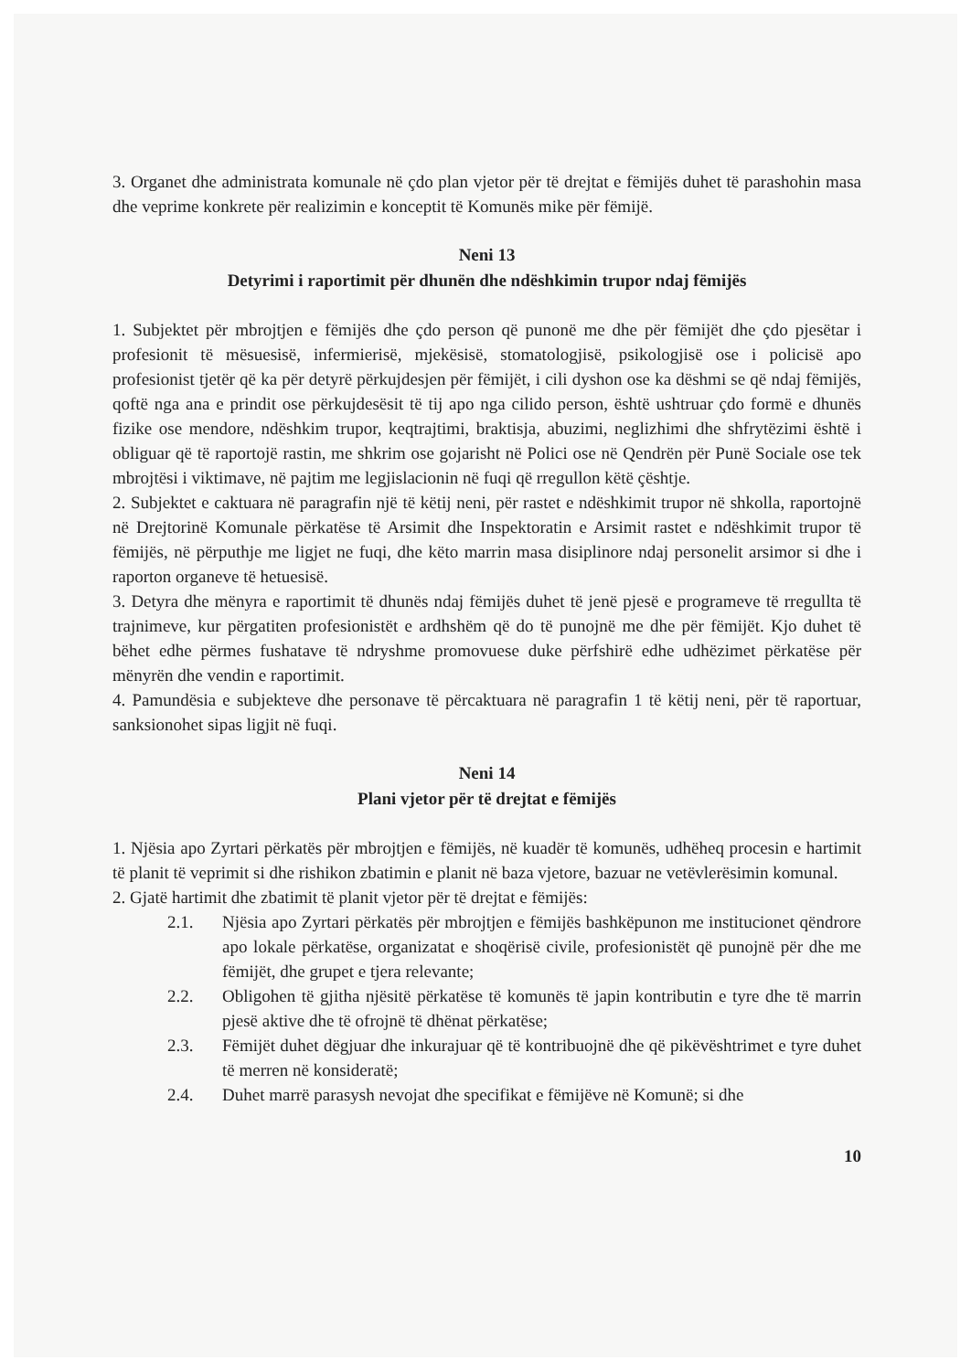3. Organet dhe administrata komunale në çdo plan vjetor për të drejtat e fëmijës duhet të parashohin masa dhe veprime konkrete për realizimin e konceptit të Komunës mike për fëmijë.
Neni 13
Detyrimi i raportimit për dhunën dhe ndëshkimin trupor ndaj fëmijës
1. Subjektet për mbrojtjen e fëmijës dhe çdo person që punonë me dhe për fëmijët dhe çdo pjesëtar i profesionit të mësuesisë, infermierisë, mjekësisë, stomatologjisë, psikologjisë ose i policisë apo profesionist tjetër që ka për detyrë përkujdesjen për fëmijët, i cili dyshon ose ka dëshmi se që ndaj fëmijës, qoftë nga ana e prindit ose përkujdesësit të tij apo nga cilido person, është ushtruar çdo formë e dhunës fizike ose mendore, ndëshkim trupor, keqtrajtimi, braktisja, abuzimi, neglizhimi dhe shfrytëzimi është i obliguar që të raportojë rastin, me shkrim ose gojarisht në Polici ose në Qendrën për Punë Sociale ose tek mbrojtësi i viktimave, në pajtim me legjislacionin në fuqi që rregullon këtë çështje.
2. Subjektet e caktuara në paragrafin një të këtij neni, për rastet e ndëshkimit trupor në shkolla, raportojnë në Drejtorinë Komunale përkatëse të Arsimit dhe Inspektoratin e Arsimit rastet e ndëshkimit trupor të fëmijës, në përputhje me ligjet ne fuqi, dhe këto marrin masa disiplinore ndaj personelit arsimor si dhe i raporton organeve të hetuesisë.
3. Detyra dhe mënyra e raportimit të dhunës ndaj fëmijës duhet të jenë pjesë e programeve të rregullta të trajnimeve, kur përgatiten profesionistët e ardhshëm që do të punojnë me dhe për fëmijët. Kjo duhet të bëhet edhe përmes fushatave të ndryshme promovuese duke përfshirë edhe udhëzimet përkatëse për mënyrën dhe vendin e raportimit.
4. Pamundësia e subjekteve dhe personave të përcaktuara në paragrafin 1 të këtij neni, për të raportuar, sanksionohet sipas ligjit në fuqi.
Neni 14
Plani vjetor për të drejtat e fëmijës
1. Njësia apo Zyrtari përkatës për mbrojtjen e fëmijës, në kuadër të komunës, udhëheq procesin e hartimit të planit të veprimit si dhe rishikon zbatimin e planit në baza vjetore, bazuar ne vetëvlerësimin komunal.
2. Gjatë hartimit dhe zbatimit të planit vjetor për të drejtat e fëmijës:
2.1. Njësia apo Zyrtari përkatës për mbrojtjen e fëmijës bashkëpunon me institucionet qëndrore apo lokale përkatëse, organizatat e shoqërisë civile, profesionistët që punojnë për dhe me fëmijët, dhe grupet e tjera relevante;
2.2. Obligohen të gjitha njësitë përkatëse të komunës të japin kontributin e tyre dhe të marrin pjesë aktive dhe të ofrojnë të dhënat përkatëse;
2.3. Fëmijët duhet dëgjuar dhe inkurajuar që të kontribuojnë dhe që pikëvështrimet e tyre duhet të merren në konsideratë;
2.4. Duhet marrë parasysh nevojat dhe specifikat e fëmijëve në Komunë; si dhe
10